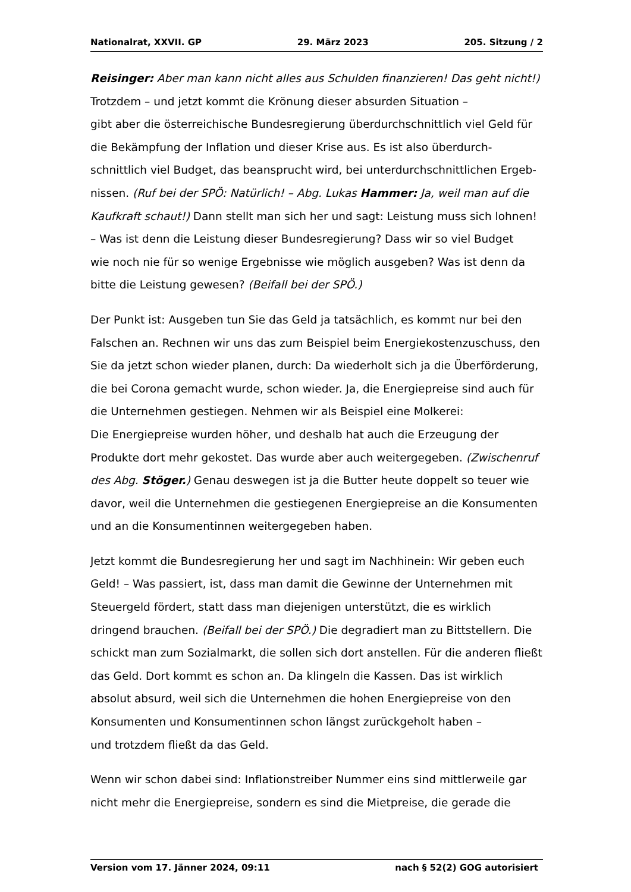Nationalrat, XXVII. GP 29. März 2023 205. Sitzung / 2
Reisinger: Aber man kann nicht alles aus Schulden finanzieren! Das geht nicht!)
Trotzdem – und jetzt kommt die Krönung dieser absurden Situation –
gibt aber die österreichische Bundesregierung überdurchschnittlich viel Geld für die Bekämpfung der Inflation und dieser Krise aus. Es ist also überdurch­schnittlich viel Budget, das beansprucht wird, bei unterdurchschnittlichen Ergeb­nissen. (Ruf bei der SPÖ: Natürlich! – Abg. Lukas Hammer: Ja, weil man auf die Kaufkraft schaut!) Dann stellt man sich her und sagt: Leistung muss sich lohnen! – Was ist denn die Leistung dieser Bundesregierung? Dass wir so viel Budget
wie noch nie für so wenige Ergebnisse wie möglich ausgeben? Was ist denn da bitte die Leistung gewesen? (Beifall bei der SPÖ.)
Der Punkt ist: Ausgeben tun Sie das Geld ja tatsächlich, es kommt nur bei den Falschen an. Rechnen wir uns das zum Beispiel beim Energiekostenzuschuss, den Sie da jetzt schon wieder planen, durch: Da wiederholt sich ja die Überför­derung, die bei Corona gemacht wurde, schon wieder. Ja, die Energiepreise sind auch für die Unternehmen gestiegen. Nehmen wir als Beispiel eine Molkerei:
Die Energiepreise wurden höher, und deshalb hat auch die Erzeugung der Produkte dort mehr gekostet. Das wurde aber auch weitergegeben. (Zwischenruf des Abg. Stöger.) Genau deswegen ist ja die Butter heute doppelt so teuer wie davor, weil die Unternehmen die gestiegenen Energiepreise an die Konsumenten und an die Konsumentinnen weitergegeben haben.
Jetzt kommt die Bundesregierung her und sagt im Nachhinein: Wir geben euch Geld! – Was passiert, ist, dass man damit die Gewinne der Unternehmen mit Steuergeld fördert, statt dass man diejenigen unterstützt, die es wirklich dringend brauchen. (Beifall bei der SPÖ.) Die degradiert man zu Bittstellern. Die schickt man zum Sozialmarkt, die sollen sich dort anstellen. Für die anderen fließt das Geld. Dort kommt es schon an. Da klingeln die Kassen. Das ist wirklich absolut absurd, weil sich die Unternehmen die hohen Energiepreise von den Konsumenten und Konsumentinnen schon längst zurückgeholt haben –
und trotzdem fließt da das Geld.
Wenn wir schon dabei sind: Inflationstreiber Nummer eins sind mittlerweile gar nicht mehr die Energiepreise, sondern es sind die Mietpreise, die gerade die
Version vom 17. Jänner 2024, 09:11 nach § 52(2) GOG autorisiert